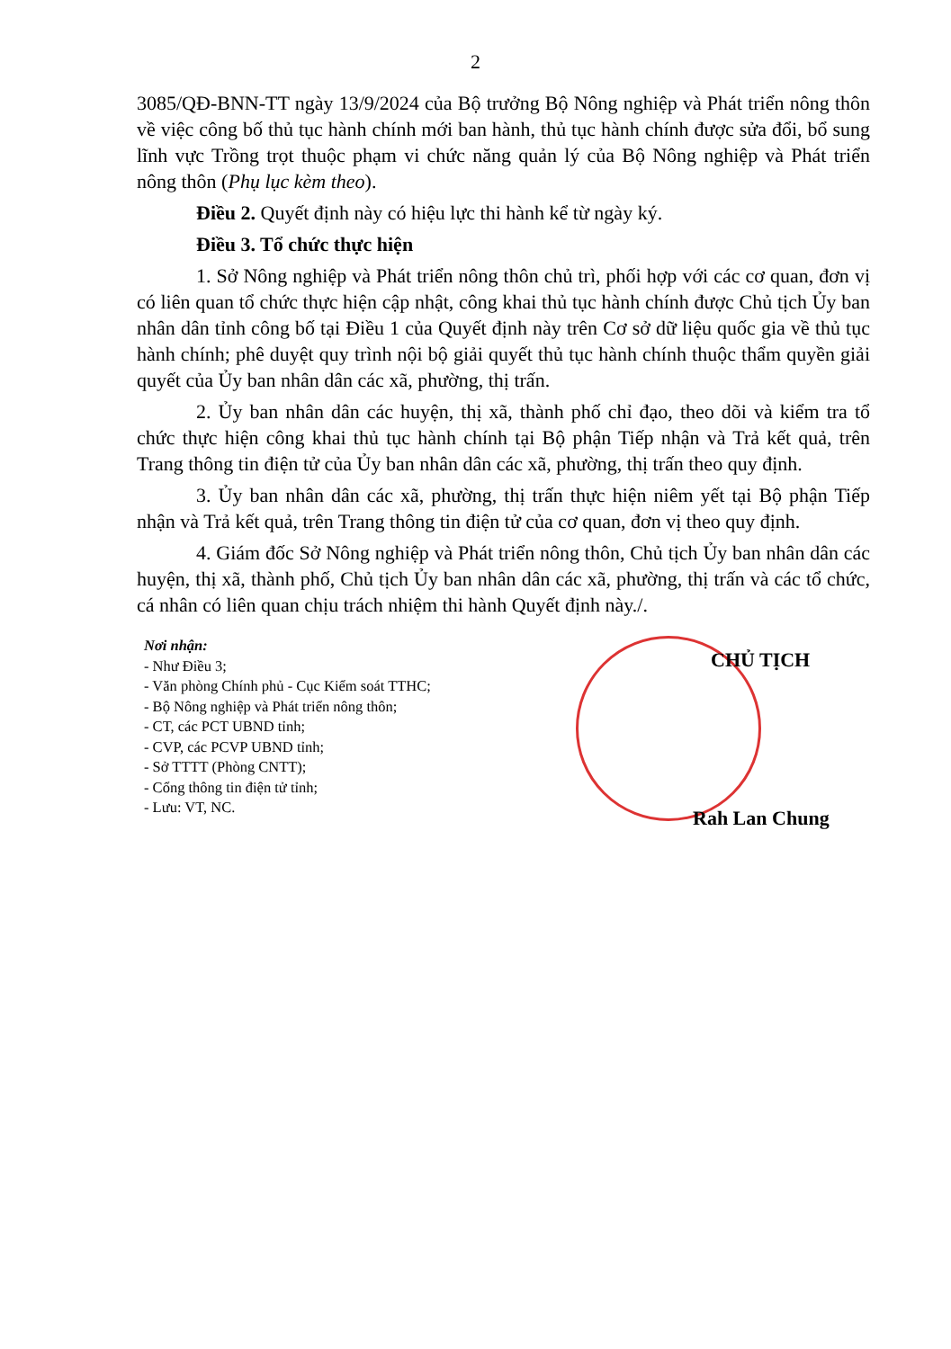2
3085/QĐ-BNN-TT ngày 13/9/2024 của Bộ trưởng Bộ Nông nghiệp và Phát triển nông thôn về việc công bố thủ tục hành chính mới ban hành, thủ tục hành chính được sửa đổi, bổ sung lĩnh vực Trồng trọt thuộc phạm vi chức năng quản lý của Bộ Nông nghiệp và Phát triển nông thôn (Phụ lục kèm theo).
Điều 2. Quyết định này có hiệu lực thi hành kể từ ngày ký.
Điều 3. Tổ chức thực hiện
1. Sở Nông nghiệp và Phát triển nông thôn chủ trì, phối hợp với các cơ quan, đơn vị có liên quan tổ chức thực hiện cập nhật, công khai thủ tục hành chính được Chủ tịch Ủy ban nhân dân tỉnh công bố tại Điều 1 của Quyết định này trên Cơ sở dữ liệu quốc gia về thủ tục hành chính; phê duyệt quy trình nội bộ giải quyết thủ tục hành chính thuộc thẩm quyền giải quyết của Ủy ban nhân dân các xã, phường, thị trấn.
2. Ủy ban nhân dân các huyện, thị xã, thành phố chỉ đạo, theo dõi và kiểm tra tổ chức thực hiện công khai thủ tục hành chính tại Bộ phận Tiếp nhận và Trả kết quả, trên Trang thông tin điện tử của Ủy ban nhân dân các xã, phường, thị trấn theo quy định.
3. Ủy ban nhân dân các xã, phường, thị trấn thực hiện niêm yết tại Bộ phận Tiếp nhận và Trả kết quả, trên Trang thông tin điện tử của cơ quan, đơn vị theo quy định.
4. Giám đốc Sở Nông nghiệp và Phát triển nông thôn, Chủ tịch Ủy ban nhân dân các huyện, thị xã, thành phố, Chủ tịch Ủy ban nhân dân các xã, phường, thị trấn và các tổ chức, cá nhân có liên quan chịu trách nhiệm thi hành Quyết định này./.
Nơi nhận:
- Như Điều 3;
- Văn phòng Chính phủ - Cục Kiểm soát TTHC;
- Bộ Nông nghiệp và Phát triển nông thôn;
- CT, các PCT UBND tỉnh;
- CVP, các PCVP UBND tỉnh;
- Sở TTTT (Phòng CNTT);
- Cổng thông tin điện tử tỉnh;
- Lưu: VT, NC.
CHỦ TỊCH
Rah Lan Chung